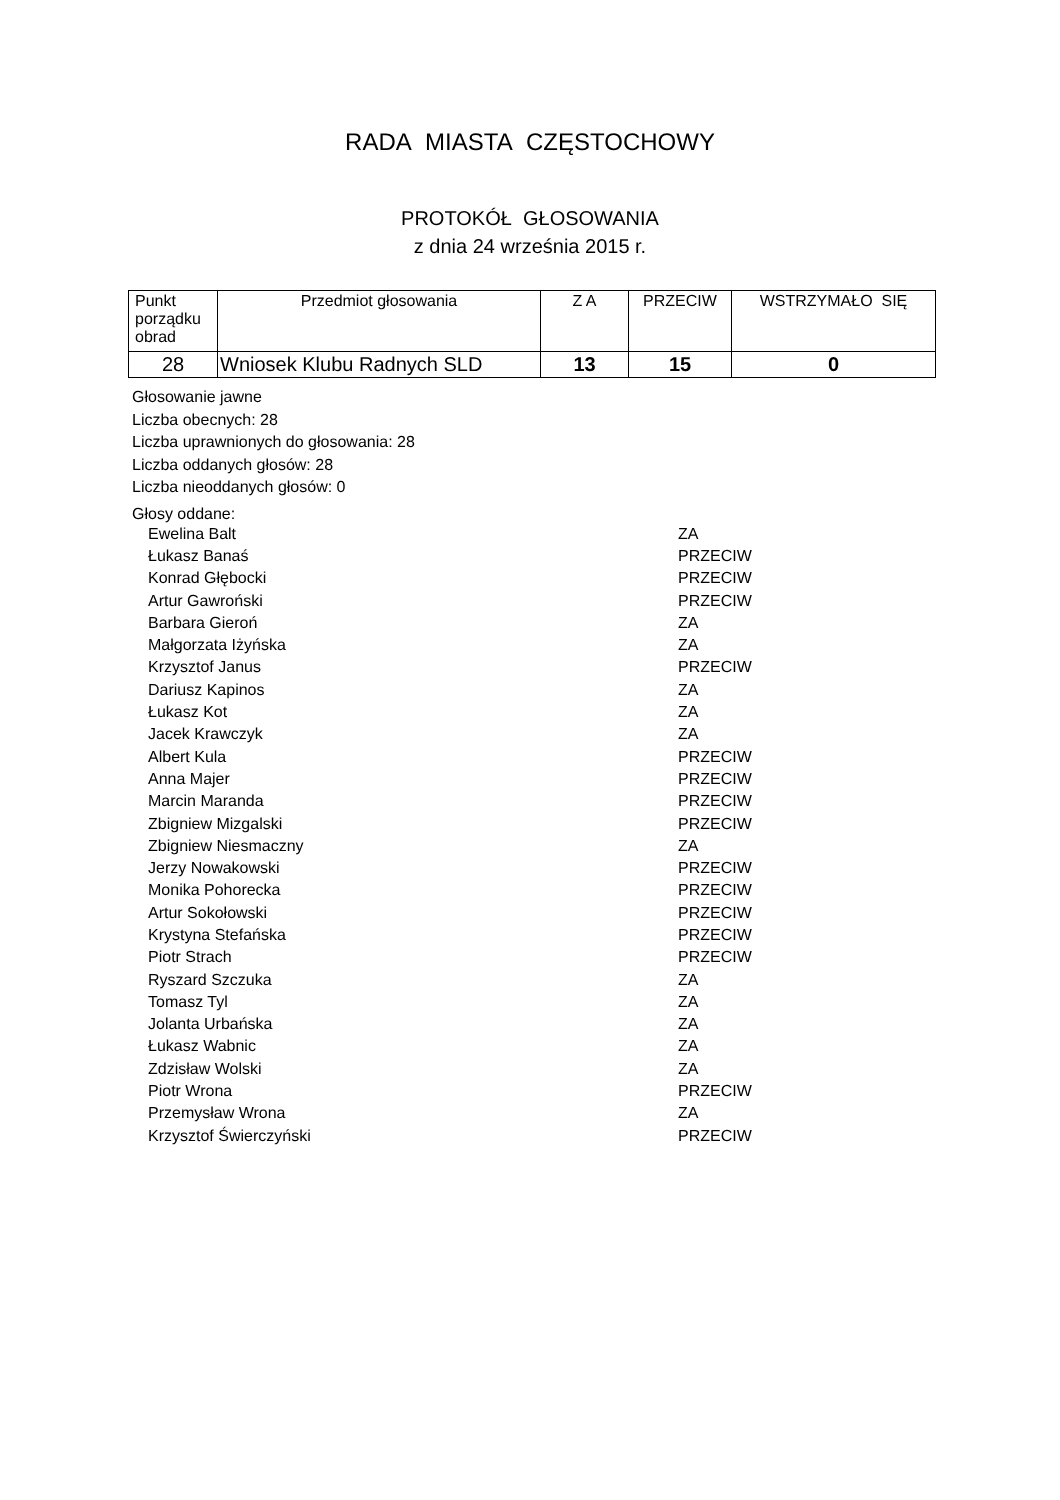RADA MIASTA CZĘSTOCHOWY
PROTOKÓŁ GŁOSOWANIA
z dnia 24 września 2015 r.
| Punkt porządku obrad | Przedmiot głosowania | Z A | PRZECIW | WSTRZYMAŁO SIĘ |
| --- | --- | --- | --- | --- |
| 28 | Wniosek Klubu Radnych SLD | 13 | 15 | 0 |
Głosowanie jawne
Liczba obecnych: 28
Liczba uprawnionych do głosowania: 28
Liczba oddanych głosów: 28
Liczba nieoddanych głosów: 0
Głosy oddane:
| Ewelina Balt | ZA |
| Łukasz Banaś | PRZECIW |
| Konrad Głębocki | PRZECIW |
| Artur Gawroński | PRZECIW |
| Barbara Gieroń | ZA |
| Małgorzata Iżyńska | ZA |
| Krzysztof Janus | PRZECIW |
| Dariusz Kapinos | ZA |
| Łukasz Kot | ZA |
| Jacek Krawczyk | ZA |
| Albert Kula | PRZECIW |
| Anna Majer | PRZECIW |
| Marcin Maranda | PRZECIW |
| Zbigniew Mizgalski | PRZECIW |
| Zbigniew Niesmaczny | ZA |
| Jerzy Nowakowski | PRZECIW |
| Monika Pohorecka | PRZECIW |
| Artur Sokołowski | PRZECIW |
| Krystyna Stefańska | PRZECIW |
| Piotr Strach | PRZECIW |
| Ryszard Szczuka | ZA |
| Tomasz Tyl | ZA |
| Jolanta Urbańska | ZA |
| Łukasz Wabnic | ZA |
| Zdzisław Wolski | ZA |
| Piotr Wrona | PRZECIW |
| Przemysław Wrona | ZA |
| Krzysztof Świerczyński | PRZECIW |